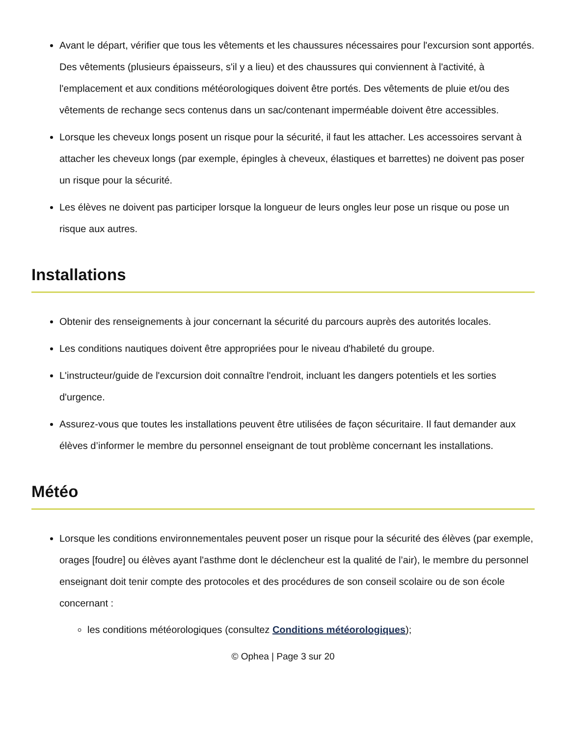Avant le départ, vérifier que tous les vêtements et les chaussures nécessaires pour l'excursion sont apportés. Des vêtements (plusieurs épaisseurs, s'il y a lieu) et des chaussures qui conviennent à l'activité, à l'emplacement et aux conditions météorologiques doivent être portés. Des vêtements de pluie et/ou des vêtements de rechange secs contenus dans un sac/contenant imperméable doivent être accessibles.
Lorsque les cheveux longs posent un risque pour la sécurité, il faut les attacher. Les accessoires servant à attacher les cheveux longs (par exemple, épingles à cheveux, élastiques et barrettes) ne doivent pas poser un risque pour la sécurité.
Les élèves ne doivent pas participer lorsque la longueur de leurs ongles leur pose un risque ou pose un risque aux autres.
Installations
Obtenir des renseignements à jour concernant la sécurité du parcours auprès des autorités locales.
Les conditions nautiques doivent être appropriées pour le niveau d'habileté du groupe.
L'instructeur/guide de l'excursion doit connaître l'endroit, incluant les dangers potentiels et les sorties d'urgence.
Assurez-vous que toutes les installations peuvent être utilisées de façon sécuritaire. Il faut demander aux élèves d’informer le membre du personnel enseignant de tout problème concernant les installations.
Météo
Lorsque les conditions environnementales peuvent poser un risque pour la sécurité des élèves (par exemple, orages [foudre] ou élèves ayant l'asthme dont le déclencheur est la qualité de l’air), le membre du personnel enseignant doit tenir compte des protocoles et des procédures de son conseil scolaire ou de son école concernant :
les conditions météorologiques (consultez Conditions météorologiques);
© Ophea | Page 3 sur 20